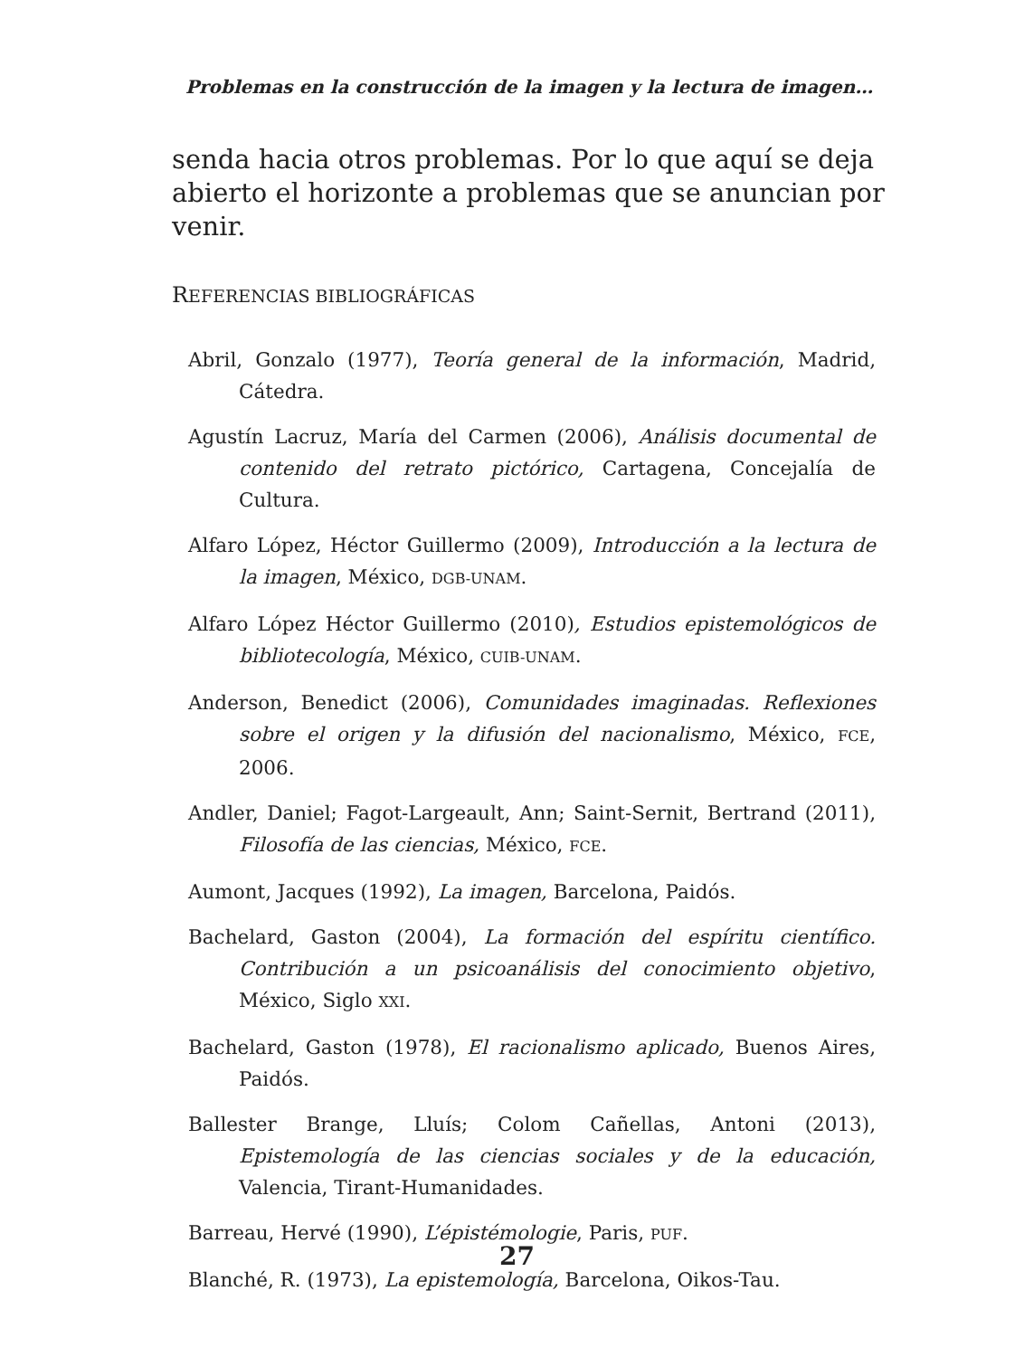Problemas en la construcción de la imagen y la lectura de imagen…
senda hacia otros problemas. Por lo que aquí se deja abierto el horizonte a problemas que se anuncian por venir.
REFERENCIAS BIBLIOGRÁFICAS
Abril, Gonzalo (1977), Teoría general de la información, Madrid, Cátedra.
Agustín Lacruz, María del Carmen (2006), Análisis documental de contenido del retrato pictórico, Cartagena, Concejalía de Cultura.
Alfaro López, Héctor Guillermo (2009), Introducción a la lectura de la imagen, México, DGB-UNAM.
Alfaro López Héctor Guillermo (2010), Estudios epistemológicos de bibliotecología, México, CUIB-UNAM.
Anderson, Benedict (2006), Comunidades imaginadas. Reflexiones sobre el origen y la difusión del nacionalismo, México, FCE, 2006.
Andler, Daniel; Fagot-Largeault, Ann; Saint-Sernit, Bertrand (2011), Filosofía de las ciencias, México, FCE.
Aumont, Jacques (1992), La imagen, Barcelona, Paidós.
Bachelard, Gaston (2004), La formación del espíritu científico. Contribución a un psicoanálisis del conocimiento objetivo, México, Siglo XXI.
Bachelard, Gaston (1978), El racionalismo aplicado, Buenos Aires, Paidós.
Ballester Brange, Lluís; Colom Cañellas, Antoni (2013), Epistemología de las ciencias sociales y de la educación, Valencia, Tirant-Humanidades.
Barreau, Hervé (1990), L’épistémologie, Paris, PUF.
Blanché, R. (1973), La epistemología, Barcelona, Oikos-Tau.
27